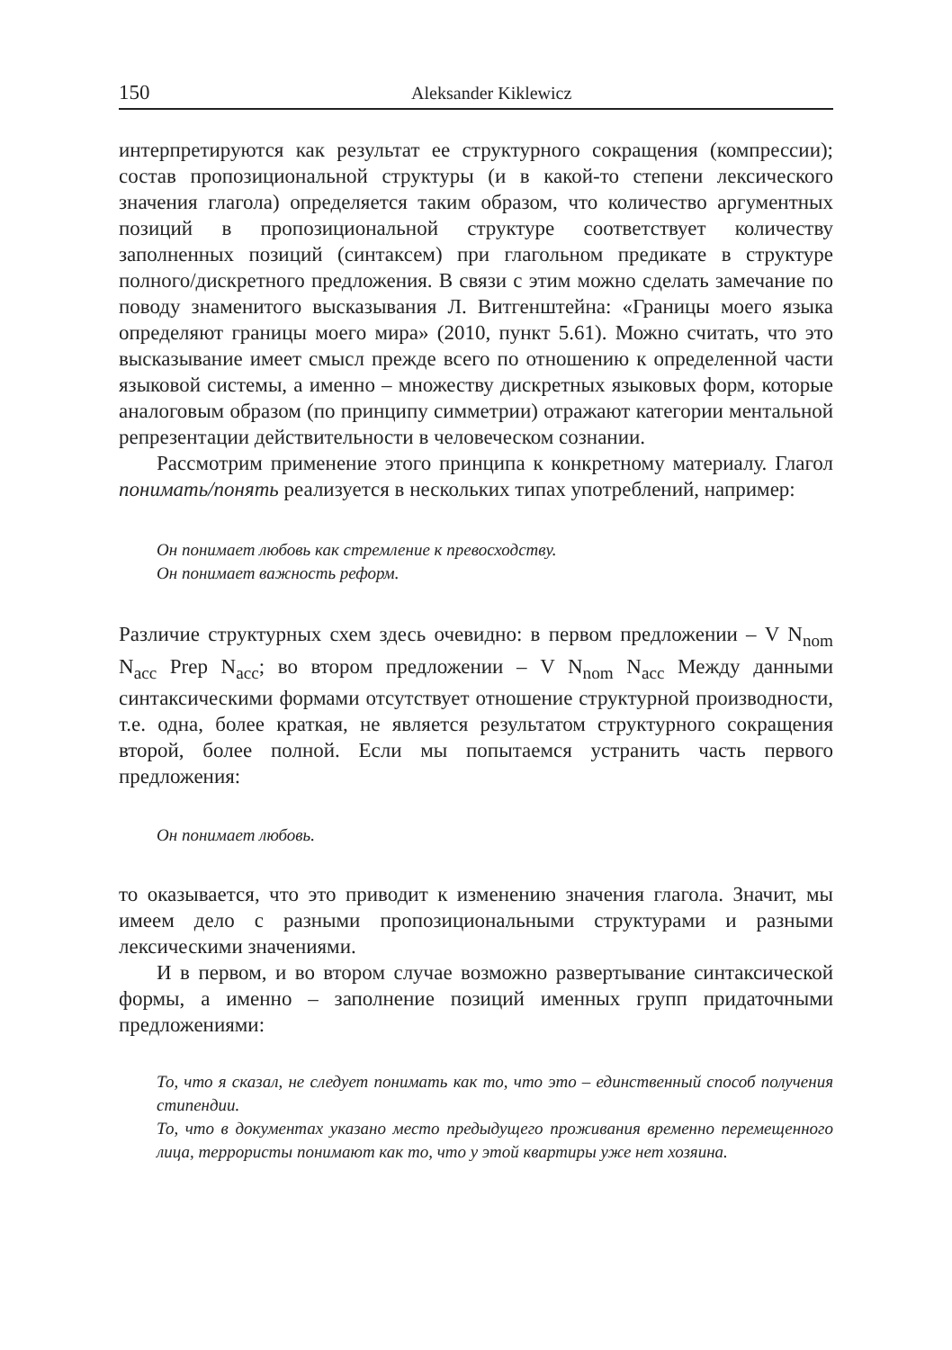150 Aleksander Kiklewicz
интерпретируются как результат ее структурного сокращения (компрессии); состав пропозициональной структуры (и в какой-то степени лексического значения глагола) определяется таким образом, что количество аргументных позиций в пропозициональной структуре соответствует количеству заполненных позиций (синтаксем) при глагольном предикате в структуре полного/дискретного предложения. В связи с этим можно сделать замечание по поводу знаменитого высказывания Л. Витгенштейна: «Границы моего языка определяют границы моего мира» (2010, пункт 5.61). Можно считать, что это высказывание имеет смысл прежде всего по отношению к определенной части языковой системы, а именно – множеству дискретных языковых форм, которые аналоговым образом (по принципу симметрии) отражают категории ментальной репрезентации действительности в человеческом сознании.
Рассмотрим применение этого принципа к конкретному материалу. Глагол понимать/понять реализуется в нескольких типах употреблений, например:
Он понимает любовь как стремление к превосходству.
Он понимает важность реформ.
Различие структурных схем здесь очевидно: в первом предложении – V N<sub>nom</sub> N<sub>acc</sub> Prep N<sub>acc</sub>; во втором предложении – V N<sub>nom</sub> N<sub>acc</sub> Между данными синтаксическими формами отсутствует отношение структурной производности, т.е. одна, более краткая, не является результатом структурного сокращения второй, более полной. Если мы попытаемся устранить часть первого предложения:
Он понимает любовь.
то оказывается, что это приводит к изменению значения глагола. Значит, мы имеем дело с разными пропозициональными структурами и разными лексическими значениями.
И в первом, и во втором случае возможно развертывание синтаксической формы, а именно – заполнение позиций именных групп придаточными предложениями:
То, что я сказал, не следует понимать как то, что это – единственный способ получения стипендии.
То, что в документах указано место предыдущего проживания временно перемещенного лица, террористы понимают как то, что у этой квартиры уже нет хозяина.